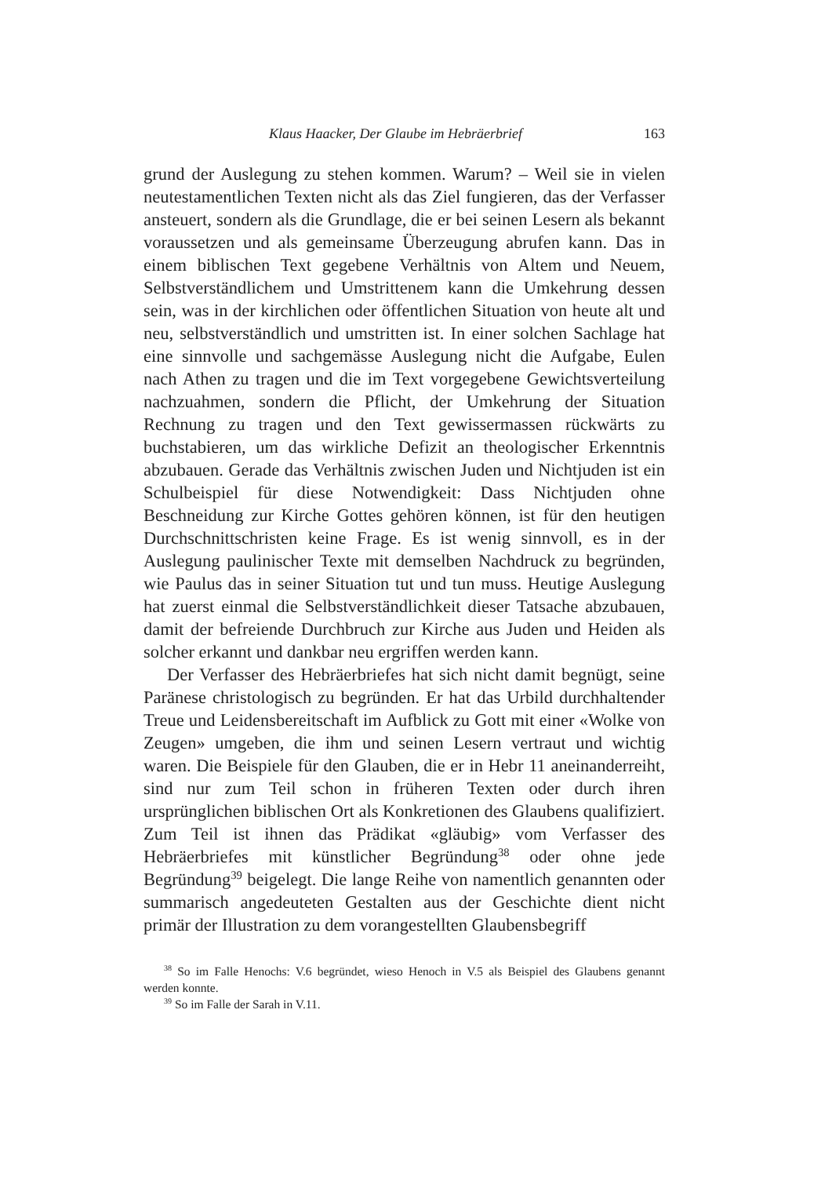Klaus Haacker, Der Glaube im Hebräerbrief 163
grund der Auslegung zu stehen kommen. Warum? – Weil sie in vielen neutestamentlichen Texten nicht als das Ziel fungieren, das der Verfasser ansteuert, sondern als die Grundlage, die er bei seinen Lesern als bekannt voraussetzen und als gemeinsame Überzeugung abrufen kann. Das in einem biblischen Text gegebene Verhältnis von Altem und Neuem, Selbstverständlichem und Umstrittenem kann die Umkehrung dessen sein, was in der kirchlichen oder öffentlichen Situation von heute alt und neu, selbstverständlich und umstritten ist. In einer solchen Sachlage hat eine sinnvolle und sachgemässe Auslegung nicht die Aufgabe, Eulen nach Athen zu tragen und die im Text vorgegebene Gewichtsverteilung nachzuahmen, sondern die Pflicht, der Umkehrung der Situation Rechnung zu tragen und den Text gewissermassen rückwärts zu buchstabieren, um das wirkliche Defizit an theologischer Erkenntnis abzubauen. Gerade das Verhältnis zwischen Juden und Nichtjuden ist ein Schulbeispiel für diese Notwendigkeit: Dass Nichtjuden ohne Beschneidung zur Kirche Gottes gehören können, ist für den heutigen Durchschnittschristen keine Frage. Es ist wenig sinnvoll, es in der Auslegung paulinischer Texte mit demselben Nachdruck zu begründen, wie Paulus das in seiner Situation tut und tun muss. Heutige Auslegung hat zuerst einmal die Selbstverständlichkeit dieser Tatsache abzubauen, damit der befreiende Durchbruch zur Kirche aus Juden und Heiden als solcher erkannt und dankbar neu ergriffen werden kann.
Der Verfasser des Hebräerbriefes hat sich nicht damit begnügt, seine Paränese christologisch zu begründen. Er hat das Urbild durchhaltender Treue und Leidensbereitschaft im Aufblick zu Gott mit einer «Wolke von Zeugen» umgeben, die ihm und seinen Lesern vertraut und wichtig waren. Die Beispiele für den Glauben, die er in Hebr 11 aneinanderreiht, sind nur zum Teil schon in früheren Texten oder durch ihren ursprünglichen biblischen Ort als Konkretionen des Glaubens qualifiziert. Zum Teil ist ihnen das Prädikat «gläubig» vom Verfasser des Hebräerbriefes mit künstlicher Begründung<sup>38</sup> oder ohne jede Begründung<sup>39</sup> beigelegt. Die lange Reihe von namentlich genannten oder summarisch angedeuteten Gestalten aus der Geschichte dient nicht primär der Illustration zu dem vorangestellten Glaubensbegriff
<sup>38</sup> So im Falle Henochs: V.6 begründet, wieso Henoch in V.5 als Beispiel des Glaubens genannt werden konnte.
<sup>39</sup> So im Falle der Sarah in V.11.